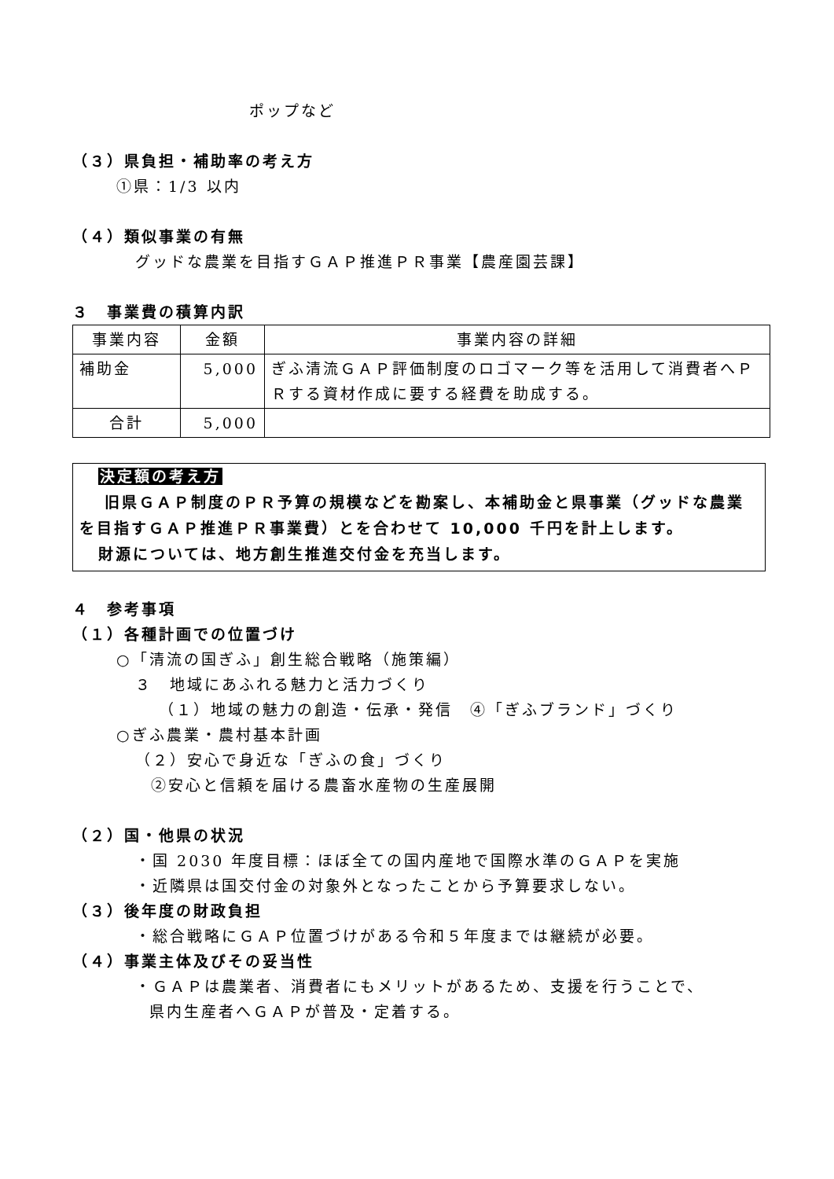ポップなど
（３）県負担・補助率の考え方
①県：1/3 以内
（４）類似事業の有無
グッドな農業を目指すＧＡＰ推進ＰＲ事業【農産園芸課】
３　事業費の積算内訳
| 事業内容 | 金額 | 事業内容の詳細 |
| 補助金 | 5,000 | ぎふ清流ＧＡＰ評価制度のロゴマーク等を活用して消費者へＰＲする資材作成に要する経費を助成する。 |
| 合計 | 5,000 | |
決定額の考え方
旧県ＧＡＰ制度のＰＲ予算の規模などを勘案し、本補助金と県事業（グッドな農業を目指すＧＡＰ推進ＰＲ事業費）とを合わせて 10,000 千円を計上します。
財源については、地方創生推進交付金を充当します。
４　参考事項
（１）各種計画での位置づけ
○「清流の国ぎふ」創生総合戦略（施策編）
３　地域にあふれる魅力と活力づくり
（１）地域の魅力の創造・伝承・発信　④「ぎふブランド」づくり
○ぎふ農業・農村基本計画
（２）安心で身近な「ぎふの食」づくり
②安心と信頼を届ける農畜水産物の生産展開
（２）国・他県の状況
・国 2030 年度目標：ほぼ全ての国内産地で国際水準のＧＡＰを実施
・近隣県は国交付金の対象外となったことから予算要求しない。
（３）後年度の財政負担
・総合戦略にＧＡＰ位置づけがある令和５年度までは継続が必要。
（４）事業主体及びその妥当性
・ＧＡＰは農業者、消費者にもメリットがあるため、支援を行うことで、
県内生産者へＧＡＰが普及・定着する。